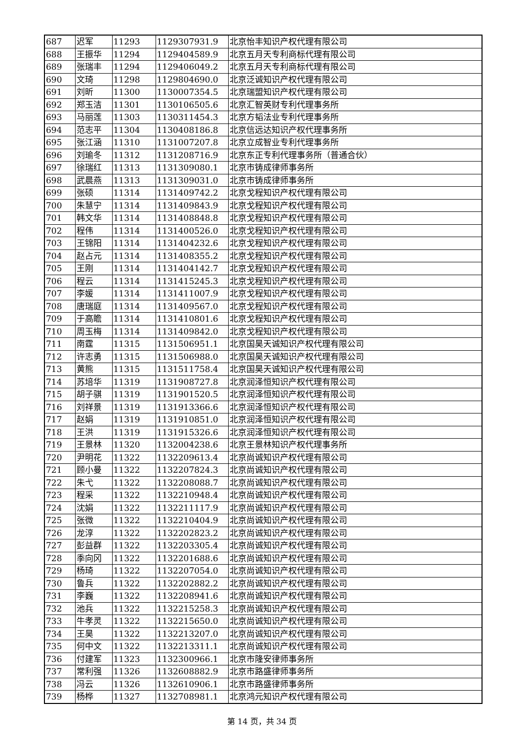| 687 | 迟军 | 11293 | 1129307931.9 | 北京怡丰知识产权代理有限公司 |
| 688 | 王振华 | 11294 | 1129404589.9 | 北京五月天专利商标代理有限公司 |
| 689 | 张瑞丰 | 11294 | 1129406049.2 | 北京五月天专利商标代理有限公司 |
| 690 | 文琦 | 11298 | 1129804690.0 | 北京泛诚知识产权代理有限公司 |
| 691 | 刘昕 | 11300 | 1130007354.5 | 北京瑞盟知识产权代理有限公司 |
| 692 | 郑玉洁 | 11301 | 1130106505.6 | 北京汇智英财专利代理事务所 |
| 693 | 马丽莲 | 11303 | 1130311454.3 | 北京方韬法业专利代理事务所 |
| 694 | 范志平 | 11304 | 1130408186.8 | 北京信远达知识产权代理事务所 |
| 695 | 张江涵 | 11310 | 1131007207.8 | 北京立成智业专利代理事务所 |
| 696 | 刘瑜冬 | 11312 | 1131208716.9 | 北京东正专利代理事务所（普通合伙） |
| 697 | 徐瑞红 | 11313 | 1131309080.1 | 北京市铸成律师事务所 |
| 698 | 武晨燕 | 11313 | 1131309031.0 | 北京市铸成律师事务所 |
| 699 | 张硕 | 11314 | 1131409742.2 | 北京戈程知识产权代理有限公司 |
| 700 | 朱慧宁 | 11314 | 1131409843.9 | 北京戈程知识产权代理有限公司 |
| 701 | 韩文华 | 11314 | 1131408848.8 | 北京戈程知识产权代理有限公司 |
| 702 | 程伟 | 11314 | 1131400526.0 | 北京戈程知识产权代理有限公司 |
| 703 | 王锦阳 | 11314 | 1131404232.6 | 北京戈程知识产权代理有限公司 |
| 704 | 赵占元 | 11314 | 1131408355.2 | 北京戈程知识产权代理有限公司 |
| 705 | 王刚 | 11314 | 1131404142.7 | 北京戈程知识产权代理有限公司 |
| 706 | 程云 | 11314 | 1131415245.3 | 北京戈程知识产权代理有限公司 |
| 707 | 李媛 | 11314 | 1131411007.9 | 北京戈程知识产权代理有限公司 |
| 708 | 唐瑞庭 | 11314 | 1131409567.0 | 北京戈程知识产权代理有限公司 |
| 709 | 于高瞻 | 11314 | 1131410801.6 | 北京戈程知识产权代理有限公司 |
| 710 | 周玉梅 | 11314 | 1131409842.0 | 北京戈程知识产权代理有限公司 |
| 711 | 南霆 | 11315 | 1131506951.1 | 北京国昊天诚知识产权代理有限公司 |
| 712 | 许志勇 | 11315 | 1131506988.0 | 北京国昊天诚知识产权代理有限公司 |
| 713 | 黄熊 | 11315 | 1131511758.4 | 北京国昊天诚知识产权代理有限公司 |
| 714 | 苏培华 | 11319 | 1131908727.8 | 北京润泽恒知识产权代理有限公司 |
| 715 | 胡子骐 | 11319 | 1131901520.5 | 北京润泽恒知识产权代理有限公司 |
| 716 | 刘祥景 | 11319 | 1131913366.6 | 北京润泽恒知识产权代理有限公司 |
| 717 | 赵娟 | 11319 | 1131910851.0 | 北京润泽恒知识产权代理有限公司 |
| 718 | 王洪 | 11319 | 1131915326.6 | 北京润泽恒知识产权代理有限公司 |
| 719 | 王景林 | 11320 | 1132004238.6 | 北京王景林知识产权代理事务所 |
| 720 | 尹明花 | 11322 | 1132209613.4 | 北京尚诚知识产权代理有限公司 |
| 721 | 顾小曼 | 11322 | 1132207824.3 | 北京尚诚知识产权代理有限公司 |
| 722 | 朱弋 | 11322 | 1132208088.7 | 北京尚诚知识产权代理有限公司 |
| 723 | 程采 | 11322 | 1132210948.4 | 北京尚诚知识产权代理有限公司 |
| 724 | 沈娟 | 11322 | 1132211117.9 | 北京尚诚知识产权代理有限公司 |
| 725 | 张微 | 11322 | 1132210404.9 | 北京尚诚知识产权代理有限公司 |
| 726 | 龙淳 | 11322 | 1132202823.2 | 北京尚诚知识产权代理有限公司 |
| 727 | 彭益群 | 11322 | 1132203305.4 | 北京尚诚知识产权代理有限公司 |
| 728 | 季向冈 | 11322 | 1132201688.6 | 北京尚诚知识产权代理有限公司 |
| 729 | 杨琦 | 11322 | 1132207054.0 | 北京尚诚知识产权代理有限公司 |
| 730 | 鲁兵 | 11322 | 1132202882.2 | 北京尚诚知识产权代理有限公司 |
| 731 | 李巍 | 11322 | 1132208941.6 | 北京尚诚知识产权代理有限公司 |
| 732 | 池兵 | 11322 | 1132215258.3 | 北京尚诚知识产权代理有限公司 |
| 733 | 牛孝灵 | 11322 | 1132215650.0 | 北京尚诚知识产权代理有限公司 |
| 734 | 王昊 | 11322 | 1132213207.0 | 北京尚诚知识产权代理有限公司 |
| 735 | 何中文 | 11322 | 1132213311.1 | 北京尚诚知识产权代理有限公司 |
| 736 | 付建军 | 11323 | 1132300966.1 | 北京市隆安律师事务所 |
| 737 | 常利强 | 11326 | 1132608882.9 | 北京市路盛律师事务所 |
| 738 | 冯云 | 11326 | 1132610906.1 | 北京市路盛律师事务所 |
| 739 | 杨桦 | 11327 | 1132708981.1 | 北京鸿元知识产权代理有限公司 |
第 14 页，共 34 页